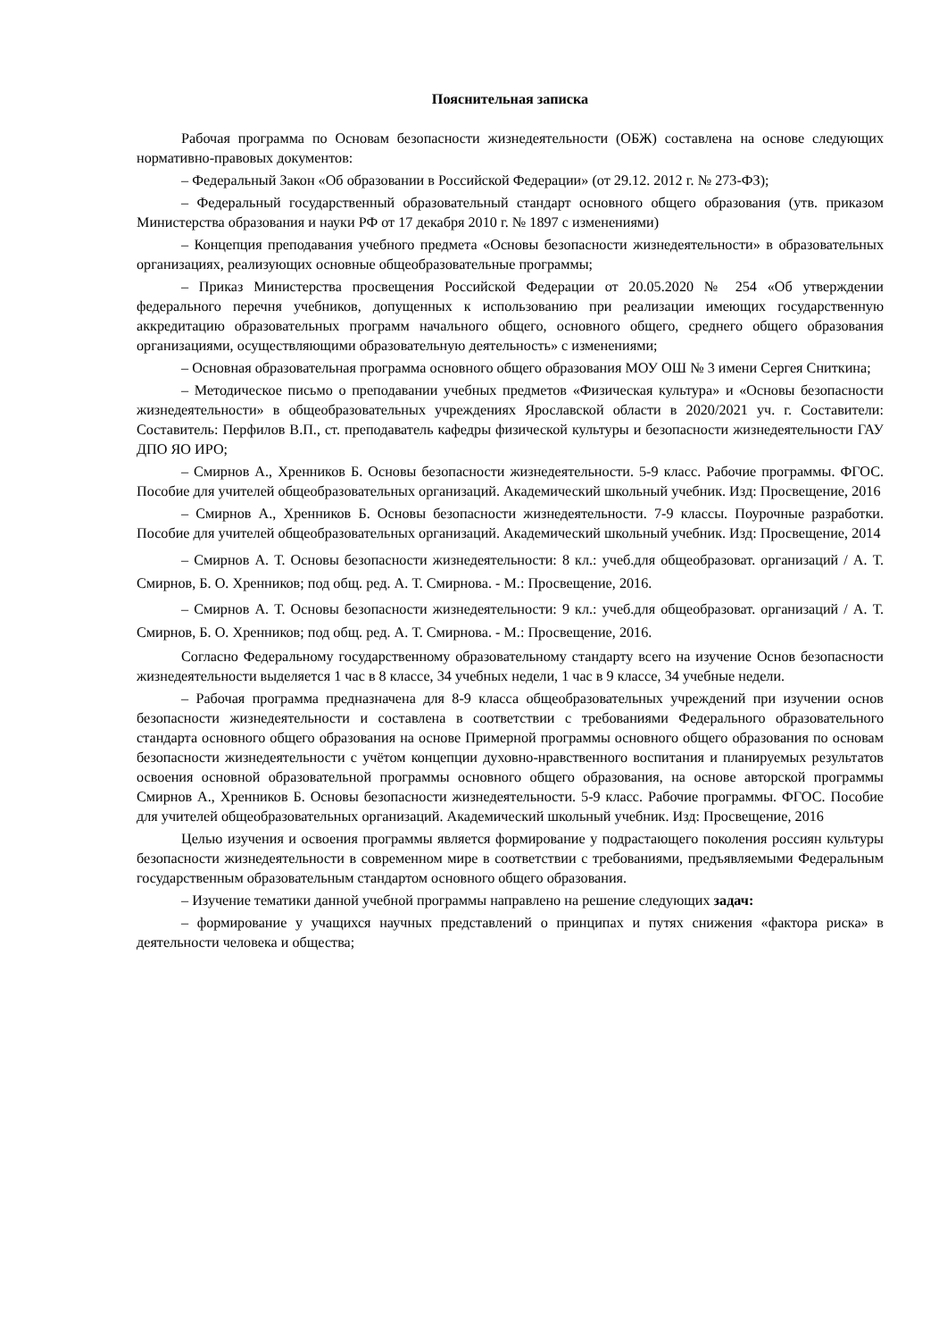Пояснительная записка
Рабочая программа по Основам безопасности жизнедеятельности (ОБЖ) составлена на основе следующих нормативно-правовых документов:
– Федеральный Закон «Об образовании в Российской Федерации» (от 29.12. 2012 г. № 273-ФЗ);
– Федеральный государственный образовательный стандарт основного общего образования (утв. приказом Министерства образования и науки РФ от 17 декабря 2010 г. № 1897 с изменениями)
– Концепция преподавания учебного предмета «Основы безопасности жизнедеятельности» в образовательных организациях, реализующих основные общеобразовательные программы;
– Приказ Министерства просвещения Российской Федерации от 20.05.2020 № 254 «Об утверждении федерального перечня учебников, допущенных к использованию при реализации имеющих государственную аккредитацию образовательных программ начального общего, основного общего, среднего общего образования организациями, осуществляющими образовательную деятельность» с изменениями;
– Основная образовательная программа основного общего образования МОУ ОШ № 3 имени Сергея Сниткина;
– Методическое письмо о преподавании учебных предметов «Физическая культура» и «Основы безопасности жизнедеятельности» в общеобразовательных учреждениях Ярославской области в 2020/2021 уч. г. Составители: Составитель: Перфилов В.П., ст. преподаватель кафедры физической культуры и безопасности жизнедеятельности ГАУ ДПО ЯО ИРО;
– Смирнов А., Хренников Б. Основы безопасности жизнедеятельности. 5-9 класс. Рабочие программы. ФГОС. Пособие для учителей общеобразовательных организаций. Академический школьный учебник. Изд: Просвещение, 2016
– Смирнов А., Хренников Б. Основы безопасности жизнедеятельности. 7-9 классы. Поурочные разработки. Пособие для учителей общеобразовательных организаций. Академический школьный учебник. Изд: Просвещение, 2014
– Смирнов А. Т. Основы безопасности жизнедеятельности: 8 кл.: учеб.для общеобразоват. организаций / А. Т. Смирнов, Б. О. Хренников; под общ. ред. А. Т. Смирнова. - М.: Просвещение, 2016.
– Смирнов А. Т. Основы безопасности жизнедеятельности: 9 кл.: учеб.для общеобразоват. организаций / А. Т. Смирнов, Б. О. Хренников; под общ. ред. А. Т. Смирнова. - М.: Просвещение, 2016.
Согласно Федеральному государственному образовательному стандарту всего на изучение Основ безопасности жизнедеятельности выделяется 1 час в 8 классе, 34 учебных недели, 1 час в 9 классе, 34 учебные недели.
– Рабочая программа предназначена для 8-9 класса общеобразовательных учреждений при изучении основ безопасности жизнедеятельности и составлена в соответствии с требованиями Федерального образовательного стандарта основного общего образования на основе Примерной программы основного общего образования по основам безопасности жизнедеятельности с учётом концепции духовно-нравственного воспитания и планируемых результатов освоения основной образовательной программы основного общего образования, на основе авторской программы Смирнов А., Хренников Б. Основы безопасности жизнедеятельности. 5-9 класс. Рабочие программы. ФГОС. Пособие для учителей общеобразовательных организаций. Академический школьный учебник. Изд: Просвещение, 2016
Целью изучения и освоения программы является формирование у подрастающего поколения россиян культуры безопасности жизнедеятельности в современном мире в соответствии с требованиями, предъявляемыми Федеральным государственным образовательным стандартом основного общего образования.
– Изучение тематики данной учебной программы направлено на решение следующих задач:
– формирование у учащихся научных представлений о принципах и путях снижения «фактора риска» в деятельности человека и общества;